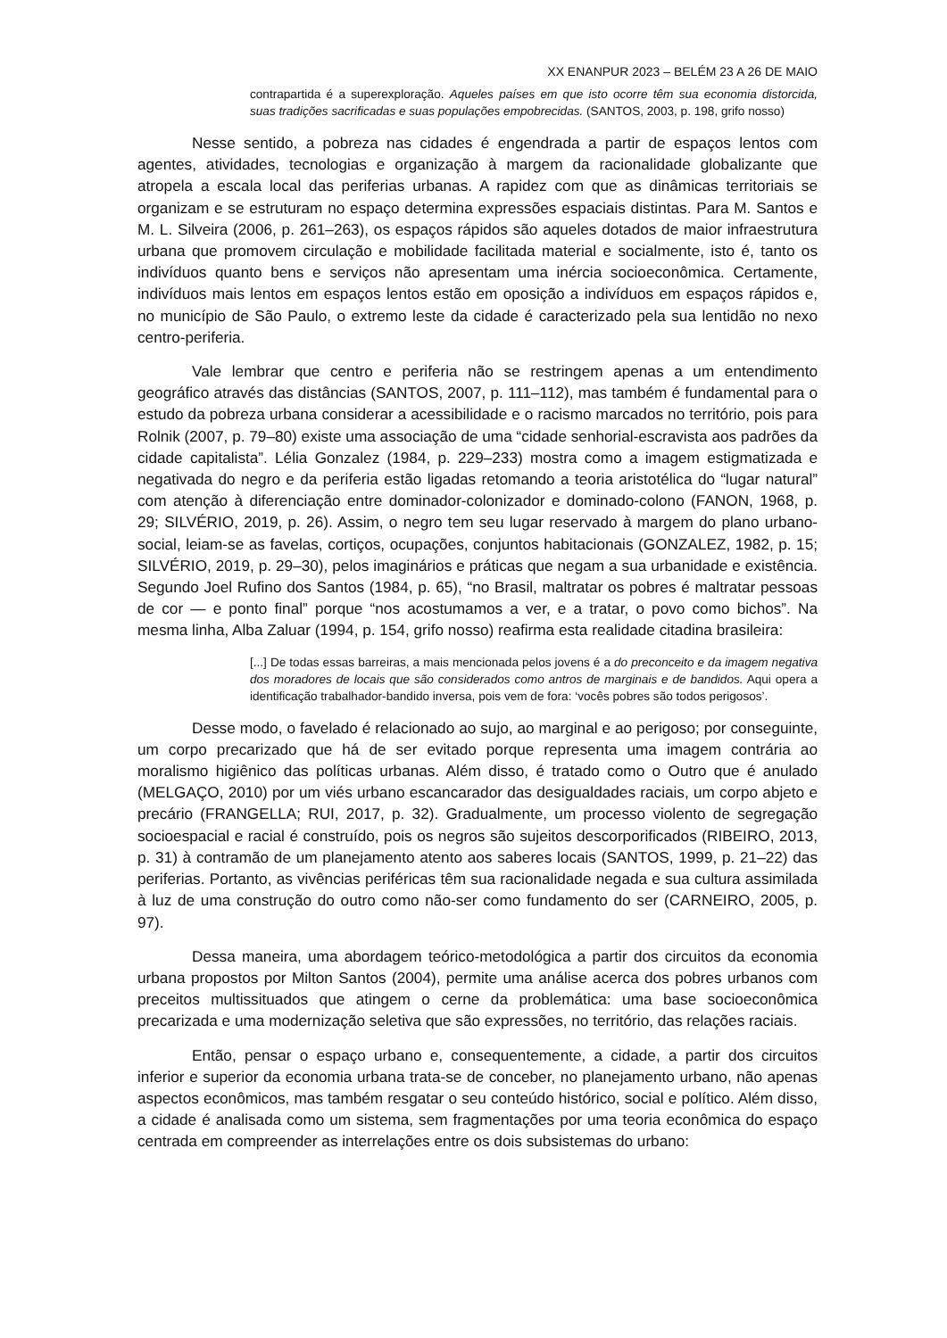XX ENANPUR 2023 – BELÉM 23 A 26 DE MAIO
contrapartida é a superexploração. Aqueles países em que isto ocorre têm sua economia distorcida, suas tradições sacrificadas e suas populações empobrecidas. (SANTOS, 2003, p. 198, grifo nosso)
Nesse sentido, a pobreza nas cidades é engendrada a partir de espaços lentos com agentes, atividades, tecnologias e organização à margem da racionalidade globalizante que atropela a escala local das periferias urbanas. A rapidez com que as dinâmicas territoriais se organizam e se estruturam no espaço determina expressões espaciais distintas. Para M. Santos e M. L. Silveira (2006, p. 261–263), os espaços rápidos são aqueles dotados de maior infraestrutura urbana que promovem circulação e mobilidade facilitada material e socialmente, isto é, tanto os indivíduos quanto bens e serviços não apresentam uma inércia socioeconômica. Certamente, indivíduos mais lentos em espaços lentos estão em oposição a indivíduos em espaços rápidos e, no município de São Paulo, o extremo leste da cidade é caracterizado pela sua lentidão no nexo centro-periferia.
Vale lembrar que centro e periferia não se restringem apenas a um entendimento geográfico através das distâncias (SANTOS, 2007, p. 111–112), mas também é fundamental para o estudo da pobreza urbana considerar a acessibilidade e o racismo marcados no território, pois para Rolnik (2007, p. 79–80) existe uma associação de uma “cidade senhorial-escravista aos padrões da cidade capitalista”. Lélia Gonzalez (1984, p. 229–233) mostra como a imagem estigmatizada e negativada do negro e da periferia estão ligadas retomando a teoria aristotélica do “lugar natural” com atenção à diferenciação entre dominador-colonizador e dominado-colono (FANON, 1968, p. 29; SILVÉRIO, 2019, p. 26). Assim, o negro tem seu lugar reservado à margem do plano urbano-social, leiam-se as favelas, cortiços, ocupações, conjuntos habitacionais (GONZALEZ, 1982, p. 15; SILVÉRIO, 2019, p. 29–30), pelos imaginários e práticas que negam a sua urbanidade e existência. Segundo Joel Rufino dos Santos (1984, p. 65), “no Brasil, maltratar os pobres é maltratar pessoas de cor — e ponto final” porque “nos acostumamos a ver, e a tratar, o povo como bichos”. Na mesma linha, Alba Zaluar (1994, p. 154, grifo nosso) reafirma esta realidade citadina brasileira:
[...] De todas essas barreiras, a mais mencionada pelos jovens é a do preconceito e da imagem negativa dos moradores de locais que são considerados como antros de marginais e de bandidos. Aqui opera a identificação trabalhador-bandido inversa, pois vem de fora: ‘vocês pobres são todos perigosos’.
Desse modo, o favelado é relacionado ao sujo, ao marginal e ao perigoso; por conseguinte, um corpo precarizado que há de ser evitado porque representa uma imagem contrária ao moralismo higiênico das políticas urbanas. Além disso, é tratado como o Outro que é anulado (MELGAÇO, 2010) por um viés urbano escancarador das desigualdades raciais, um corpo abjeto e precário (FRANGELLA; RUI, 2017, p. 32). Gradualmente, um processo violento de segregação socioespacial e racial é construído, pois os negros são sujeitos descorporificados (RIBEIRO, 2013, p. 31) à contramão de um planejamento atento aos saberes locais (SANTOS, 1999, p. 21–22) das periferias. Portanto, as vivências periféricas têm sua racionalidade negada e sua cultura assimilada à luz de uma construção do outro como não-ser como fundamento do ser (CARNEIRO, 2005, p. 97).
Dessa maneira, uma abordagem teórico-metodológica a partir dos circuitos da economia urbana propostos por Milton Santos (2004), permite uma análise acerca dos pobres urbanos com preceitos multissituados que atingem o cerne da problemática: uma base socioeconômica precarizada e uma modernização seletiva que são expressões, no território, das relações raciais.
Então, pensar o espaço urbano e, consequentemente, a cidade, a partir dos circuitos inferior e superior da economia urbana trata-se de conceber, no planejamento urbano, não apenas aspectos econômicos, mas também resgatar o seu conteúdo histórico, social e político. Além disso, a cidade é analisada como um sistema, sem fragmentações por uma teoria econômica do espaço centrada em compreender as interrelações entre os dois subsistemas do urbano: